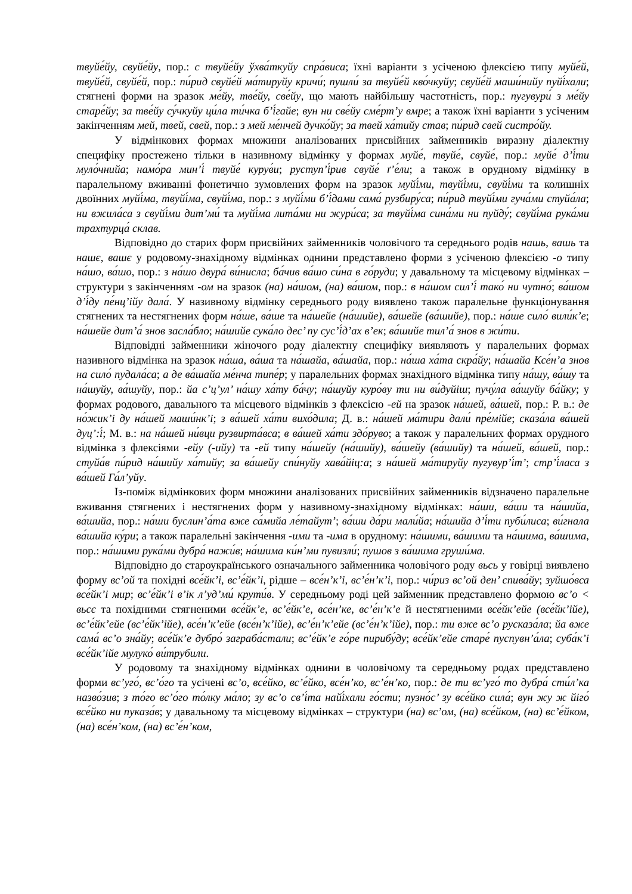твуйе́йу, свуйе́йу, пор.: с твуйе́йу ўхва́ткуйу спра́виса; їхні варіанти з усіченою флексією типу муйе́й, твуйе́й, свуйе́й, пор.: пи́рид свуйе́й ма́тируйу кричи́; пушли́ за твуйе́й кво́чкуйу; свуйе́й маши́нийу пуйі́хали; стягнені форми на зразок ме́йу, тве́йу, све́йу, що мають найбільшу частотність, пор.: пугувури́ з ме́йу старе́йу; за тве́йу су́чкуйу ци́ла ти́чка б’і́гайе; вун ни све́йу сме́рт’у вмре; а також їхні варіанти з усіченим закінченням мей, твей, свей, пор.: з мей ме́нчей дучко́йу; за твей ха́тийу став; пи́рид свей систро́йу.
У відмінкових формах множини аналізованих присвійних займенників виразну діалектну специфіку простежено тільки в називному відмінку у формах муйе́, твуйе́, свуйе́, пор.: муйе́ д’і́ти муло́чнийа; намо́ра мин’і́ твуйе́ курув́и; руступ’і́рив свуйе́ ґ’е́ли; а також в орудному відмінку в паралельному вживанні фонетично зумовлених форм на зразок муйі́ми, твуйі́ми, свуйі́ми та колишніх двоїнних муйі́ма, твуйі́ма, свуйі́ма, пор.: з муйі́ми б’і́дами сама́ рузбиру́са; пи́рид твуйі́ми гуча́ми стуйа́ла; ни вжила́са з свуйі́ми дит’ми́ та муйі́ма лита́ми ни жури́са; за твуйі́ма сина́ми ни пуйду́; свуйі́ма рука́ми трахтурца́ склав.
Відповідно до старих форм присвійних займенників чоловічого та середнього родів нашь, вашь та нашє, вашє у родовому-знахідному відмінках однини представлено форми з усіченою флексією -о типу на́шо, ва́шо, пор.: з на́шо двура́ ви́нисла; ба́чив ва́шо си́на в го́руди; у давальному та місцевому відмінках – структури з закінченням -ом на зразок (на) на́шом, (на) ва́шом, пор.: в на́шом сил’і́ тако́ ни чутно́; ва́шом д’і́ду пе́нц’ійу дала́. У називному відмінку середнього роду виявлено також паралельне функціонування стягнених та нестягнених форм на́ше, ва́ше та на́шейе (на́шийе), ва́шейе (ва́шийе), пор.: на́ше сило́ вили́к’е; на́шейе дит’а́ знов засла́бло; на́шийе сука́ло дес’ пу сус’і́д’ах в’ек; ва́шийе тил’а́ знов в жи́ти.
Відповідні займенники жіночого роду діалектну специфіку виявляють у паралельних формах називного відмінка на зразок на́ша, ва́ша та на́шайа, ва́шайа, пор.: на́ша ха́та скра́йу; на́шайа Ксе́н’а знов на сило́ пудала́са; а де ва́шайа ме́нча типе́р; у паралельних формах знахідного відмінка типу на́шу, ва́шу та на́шуйу, ва́шуйу, пор.: йа с’ц’ул’ на́шу ха́ту ба́чу; на́шуйу куро́ву ти ни ви́дуйіш; пучу́ла ва́шуйу ба́йку; у формах родового, давального та місцевого відмінків з флексією -ей на зразок на́шей, ва́шей, пор.: Р. в.: де но́жик’і ду на́шей маши́нк’і; з ва́шей ха́ти вихо́дила; Д. в.: на́шей ма́тири дали́ пре́мійе; сказа́ла ва́шей дуц’:і́; М. в.: на на́шей ни́вци рузвирта́вса; в ва́шей ха́ти здо́рувo; а також у паралельних формах орудного відмінка з флексіями -ейу (-ийу) та -ей типу на́шейу (на́шийу), ва́шейу (ва́шийу) та на́шей, ва́шей, пор.: стуйа́в пи́рид на́шийу ха́тийу; за ва́шейу спи́нуйу хава́йіц:а; з на́шей ма́тируйу пугувур’і́т’; стр’і́ласа з ва́шей Га́л’уйу.
Із-поміж відмінкових форм множини аналізованих присвійних займенників відзначено паралельне вживання стягнених і нестягнених форм у називному-знахідному відмінках: на́ши, ва́ши та на́шийа, ва́шийа, пор.: на́ши буслин’а́та вже са́мийа ле́тайут’; ва́ши да́ри мали́йа; на́шийа д’і́ти пуби́лиса; ви́гнала ва́шийа ку́ри; а також паралельні закінчення -ими та -има в орудному: на́шими, ва́шими та на́шима, ва́шима, пор.: на́шими рука́ми дубра́ нажи́в; на́шима ки́н’ми пувизли́; пушов з ва́шима груши́ма.
Відповідно до староукраїнського означального займенника чоловічого роду вьсь у говірці виявлено форму вс’ой та похідні все́йк’і, вс’е́йк’і, рідше – все́н’к’і, вс’е́н’к’і, пор.: чи́риз вс’ой ден’ спива́йу; зуйшо́вса все́йк’і мир; вс’е́йк’і в’ік л’уд’ми́ крути́в. У середньому роді цей займенник представлено формою вс’о < вьсє та похідними стягненими все́йк’е, вс’е́йк’е, все́н’ке, вс’е́н’к’е й нестягненими все́йк’ейе (все́йк’ійе), вс’е́йк’ейе (вс’е́йк’ійе), все́н’к’ейе (все́н’к’ійе), вс’е́н’к’ейе (вс’е́н’к’ійе), пор.: ти вже вс’о русказа́ла; йа вже сама́ вс’о зна́йу; все́йк’е дубро́ заграба́стали; вс’е́йк’е го́ре пирибу́ду; все́йк’ейе старе́ пуспувн’а́ла; суба́к’і все́йк’ійе мулуко́ ви́трубили.
У родовому та знахідному відмінках однини в чоловічому та середньому родах представлено форми вс’уго́, вс’о́го та усічені вс’о, все́йко, вс’е́йко, все́н’ко, вс’е́н’ко, пор.: де ти вс’уго́ то дубра́ сти́л’ка назво́зив; з то́го вс’о́го то́лку ма́ло; зу вс’о св’і́та найі́хали го́сти; пузно́с’ зу все́йко сила́; вун жу ж йіго́ все́йко ни пуказа́в; у давальному та місцевому відмінках – структури (на) вс’ом, (на) все́йком, (на) вс’е́йком, (на) все́н’ком, (на) вс’е́н’ком,